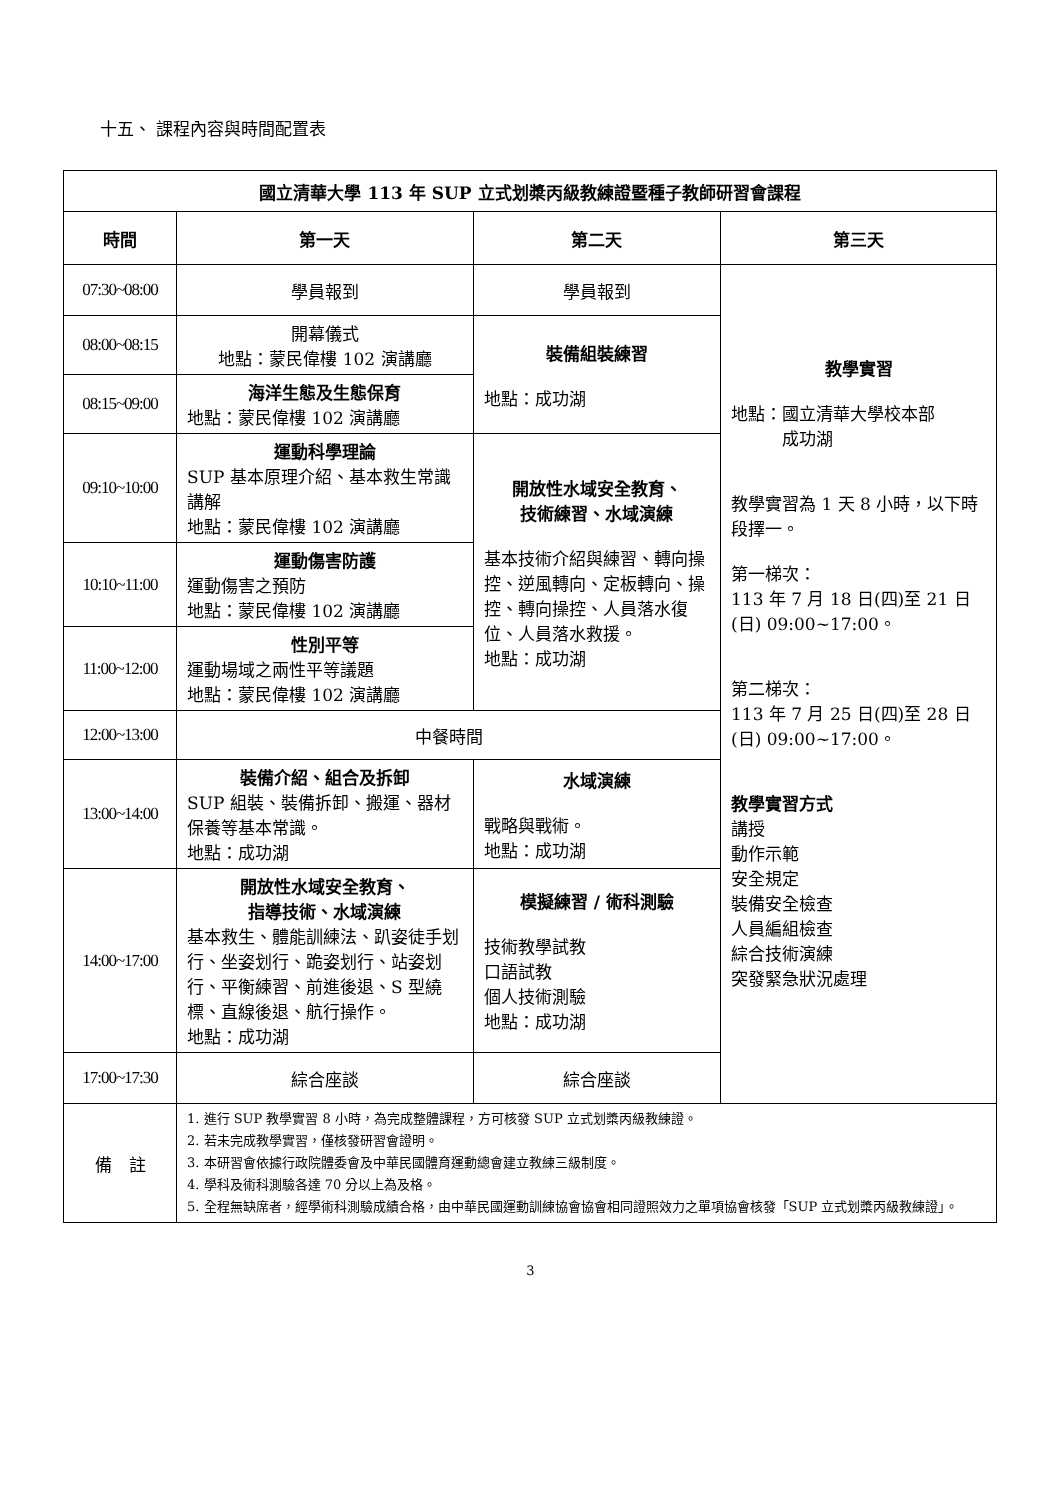十五、 課程內容與時間配置表
| 國立清華大學 113 年 SUP 立式划槳丙級教練證暨種子教師研習會課程 | | | |
| --- | --- | --- | --- |
| 時間 | 第一天 | 第二天 | 第三天 |
| 07:30~08:00 | 學員報到 | 學員報到 | 教學實習 地點：國立清華大學校本部 成功湖 教學實習為 1 天 8 小時，以下時段擇一。 第一梯次： 113 年 7 月 18 日(四)至 21 日(日) 09:00~17:00。 第二梯次： 113 年 7 月 25 日(四)至 28 日(日) 09:00~17:00。 教學實習方式 講授 動作示範 安全規定 裝備安全檢查 人員編組檢查 綜合技術演練 突發緊急狀況處理 |
| 08:00~08:15 | 開幕儀式 地點：蒙民偉樓 102 演講廳 | 裝備組裝練習 地點：成功湖 | |
| 08:15~09:00 | 海洋生態及生態保育 地點：蒙民偉樓 102 演講廳 | | |
| 09:10~10:00 | 運動科學理論 SUP 基本原理介紹、基本救生常識講解 地點：蒙民偉樓 102 演講廳 | 開放性水域安全教育、 技術練習、水域演練 基本技術介紹與練習、轉向操控、逆風轉向、定板轉向、操控、轉向操控、人員落水復位、人員落水救援。 地點：成功湖 | |
| 10:10~11:00 | 運動傷害防護 運動傷害之預防 地點：蒙民偉樓 102 演講廳 | | |
| 11:00~12:00 | 性別平等 運動場域之兩性平等議題 地點：蒙民偉樓 102 演講廳 | | |
| 12:00~13:00 | 中餐時間 | | |
| 13:00~14:00 | 裝備介紹、組合及拆卸 SUP 組裝、裝備拆卸、搬運、器材保養等基本常識。 地點：成功湖 | 水域演練 戰略與戰術。 地點：成功湖 | |
| 14:00~17:00 | 開放性水域安全教育、 指導技術、水域演練 基本救生、體能訓練法、趴姿徒手划行、坐姿划行、跪姿划行、站姿划行、平衡練習、前進後退、S 型繞標、直線後退、航行操作。 地點：成功湖 | 模擬練習 / 術科測驗 技術教學試教 口語試教 個人技術測驗 地點：成功湖 | |
| 17:00~17:30 | 綜合座談 | 綜合座談 | |
| 備 註 | 1. 進行 SUP 教學實習 8 小時，為完成整體課程，方可核發 SUP 立式划槳丙級教練證。 2. 若未完成教學實習，僅核發研習會證明。 3. 本研習會依據行政院體委會及中華民國體育運動總會建立教練三級制度。 4. 學科及術科測驗各達 70 分以上為及格。 5. 全程無缺席者，經學術科測驗成績合格，由中華民國運動訓練協會協會相同證照效力之單項協會核發「SUP 立式划槳丙級教練證」。 | | |
3